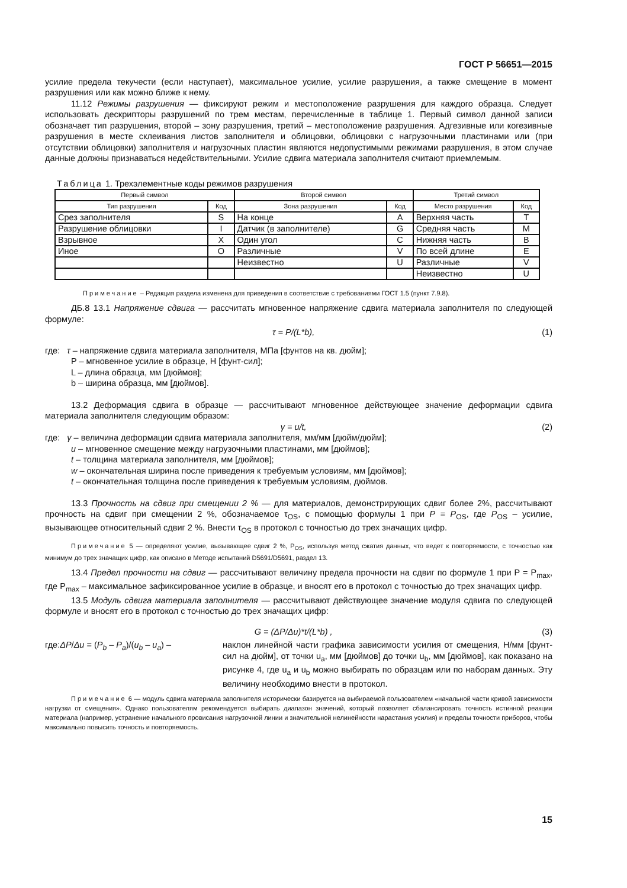ГОСТ Р 56651—2015
усилие предела текучести (если наступает), максимальное усилие, усилие разрушения, а также смещение в момент разрушения или как можно ближе к нему.
11.12 Режимы разрушения — фиксируют режим и местоположение разрушения для каждого образца. Следует использовать дескрипторы разрушений по трем местам, перечисленные в таблице 1. Первый символ данной записи обозначает тип разрушения, второй – зону разрушения, третий – местоположение разрушения. Адгезивные или когезивные разрушения в месте склеивания листов заполнителя и облицовки, облицовки с нагрузочными пластинами или (при отсутствии облицовки) заполнителя и нагрузочных пластин являются недопустимыми режимами разрушения, в этом случае данные должны признаваться недействительными. Усилие сдвига материала заполнителя считают приемлемым.
Таблица 1. Трехэлементные коды режимов разрушения
| Первый символ | | Второй символ | | Третий символ | |
| --- | --- | --- | --- | --- | --- |
| Тип разрушения | Код | Зона разрушения | Код | Место разрушения | Код |
| Срез заполнителя | S | На конце | A | Верхняя часть | T |
| Разрушение облицовки | I | Датчик (в заполнителе) | G | Средняя часть | M |
| Взрывное | X | Один угол | C | Нижняя часть | B |
| Иное | O | Различные | V | По всей длине | E |
| | | Неизвестно | U | Различные | V |
| | | | | Неизвестно | U |
Примечание – Редакция раздела изменена для приведения в соответствие с требованиями ГОСТ 1.5 (пункт 7.9.8).
ДБ.8 13.1 Напряжение сдвига — рассчитать мгновенное напряжение сдвига материала заполнителя по следующей формуле:
τ = P/(L*b), (1)
где: τ – напряжение сдвига материала заполнителя, МПа [фунтов на кв. дюйм];
P – мгновенное усилие в образце, Н [фунт-сил];
L – длина образца, мм [дюймов];
b – ширина образца, мм [дюймов].
13.2 Деформация сдвига в образце — рассчитывают мгновенное действующее значение деформации сдвига материала заполнителя следующим образом:
γ = u/t, (2)
где: γ – величина деформации сдвига материала заполнителя, мм/мм [дюйм/дюйм];
u – мгновенное смещение между нагрузочными пластинами, мм [дюймов];
t – толщина материала заполнителя, мм [дюймов];
w – окончательная ширина после приведения к требуемым условиям, мм [дюймов];
t – окончательная толщина после приведения к требуемым условиям, дюймов.
13.3 Прочность на сдвиг при смещении 2 % — для материалов, демонстрирующих сдвиг более 2%, рассчитывают прочность на сдвиг при смещении 2 %, обозначаемое τ<sub>OS</sub>, с помощью формулы 1 при P = P<sub>OS</sub>, где P<sub>OS</sub> – усилие, вызывающее относительный сдвиг 2 %. Внести τ<sub>OS</sub> в протокол с точностью до трех значащих цифр.
Примечание 5 — определяют усилие, вызывающее сдвиг 2 %, P<sub>OS</sub>, используя метод сжатия данных, что ведет к повторяемости, с точностью как минимум до трех значащих цифр, как описано в Методе испытаний D5691/D5691, раздел 13.
13.4 Предел прочности на сдвиг — рассчитывают величину предела прочности на сдвиг по формуле 1 при P = P<sub>max</sub>, где P<sub>max</sub> – максимальное зафиксированное усилие в образце, и вносят его в протокол с точностью до трех значащих цифр.
13.5 Модуль сдвига материала заполнителя — рассчитывают действующее значение модуля сдвига по следующей формуле и вносят его в протокол с точностью до трех значащих цифр:
G = (ΔP/Δu)*t/(L*b) , (3)
где:ΔP/Δu = (P<sub>b</sub> – P<sub>a</sub>)/(u<sub>b</sub> – u<sub>a</sub>) – наклон линейной части графика зависимости усилия от смещения, Н/мм [фунт-сил на дюйм], от точки u<sub>a</sub>, мм [дюймов] до точки u<sub>b</sub>, мм [дюймов], как показано на рисунке 4, где u<sub>a</sub> и u<sub>b</sub> можно выбирать по образцам или по наборам данных. Эту величину необходимо внести в протокол.
Примечание 6 — модуль сдвига материала заполнителя исторически базируется на выбираемой пользователем «начальной части кривой зависимости нагрузки от смещения». Однако пользователям рекомендуется выбирать диапазон значений, который позволяет сбалансировать точность истинной реакции материала (например, устранение начального провисания нагрузочной линии и значительной нелинейности нарастания усилия) и пределы точности приборов, чтобы максимально повысить точность и повторяемость.
15